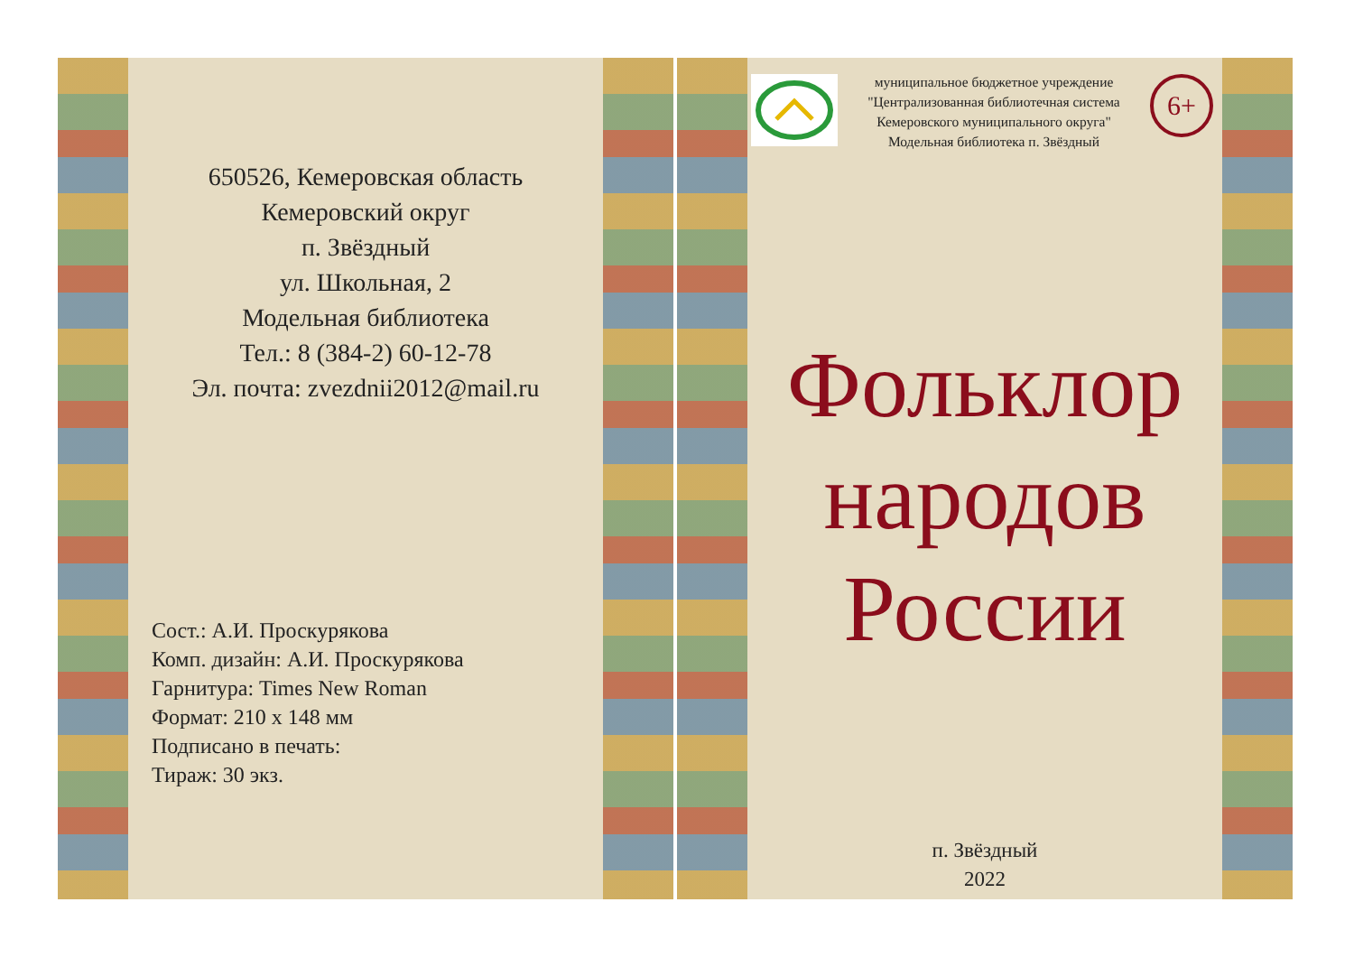650526, Кемеровская область
Кемеровский округ
п. Звёздный
ул. Школьная, 2
Модельная библиотека
Тел.: 8 (384-2) 60-12-78
Эл. почта: zvezdnii2012@mail.ru
Сост.: А.И. Проскурякова
Комп. дизайн: А.И. Проскурякова
Гарнитура: Times New Roman
Формат: 210 x 148 мм
Подписано в печать:
Тираж: 30 экз.
муниципальное бюджетное учреждение
"Централизованная библиотечная система
Кемеровского муниципального округа"
Модельная библиотека п. Звёздный
6+
Фольклор
народов
России
п. Звёздный
2022